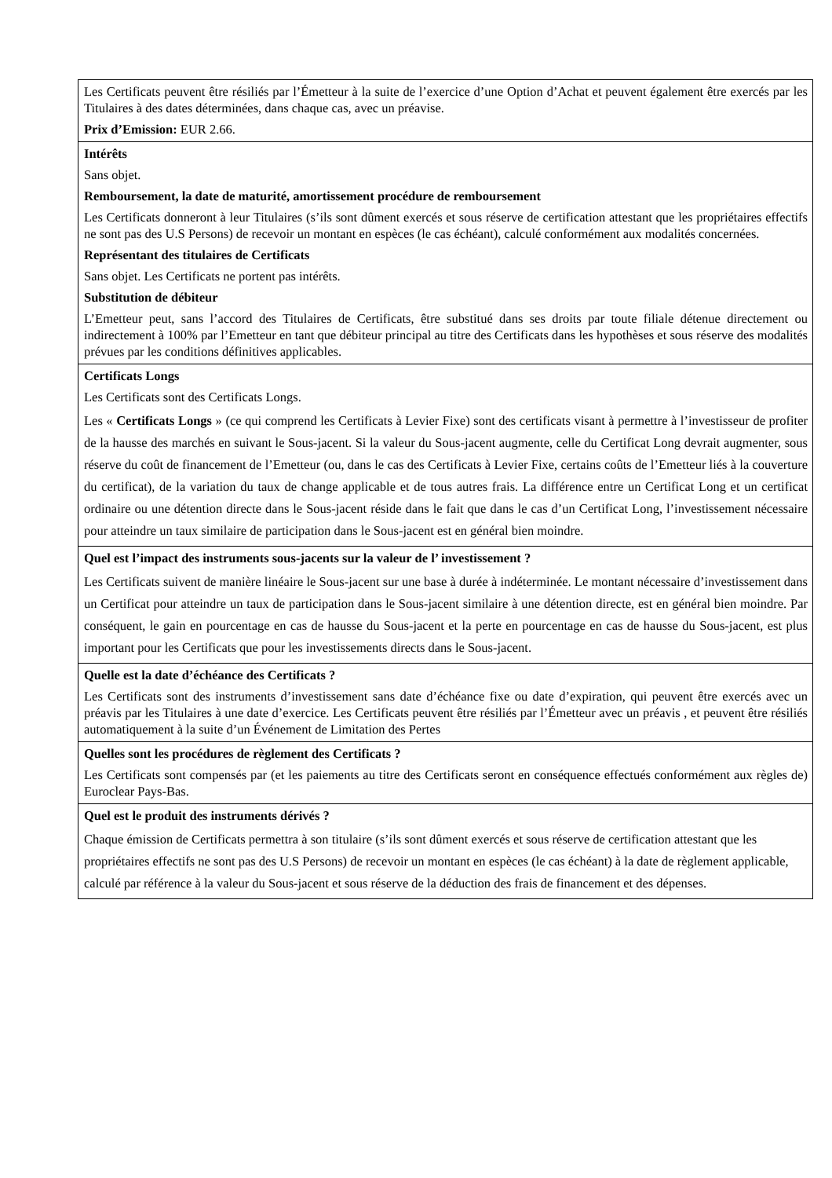| Les Certificats peuvent être résiliés par l’Émetteur à la suite de l’exercice d’une Option d’Achat et peuvent également être exercés par les Titulaires à des dates déterminées, dans chaque cas, avec un préavise. Prix d’Emission: EUR 2.66. |
| Intérêts Sans objet. Remboursement, la date de maturité, amortissement procédure de remboursement Les Certificats donneront à leur Titulaires (s’ils sont dûment exercés et sous réserve de certification attestant que les propriétaires effectifs ne sont pas des U.S Persons) de recevoir un montant en espèces (le cas échéant), calculé conformément aux modalités concernées. Représentant des titulaires de Certificats Sans objet. Les Certificats ne portent pas intérêts. Substitution de débiteur L’Emetteur peut, sans l’accord des Titulaires de Certificats, être substitué dans ses droits par toute filiale détenue directement ou indirectement à 100% par l’Emetteur en tant que débiteur principal au titre des Certificats dans les hypothèses et sous réserve des modalités prévues par les conditions définitives applicables. |
| Certificats Longs Les Certificats sont des Certificats Longs. Les « Certificats Longs » (ce qui comprend les Certificats à Levier Fixe) sont des certificats visant à permettre à l’investisseur de profiter de la hausse des marchés en suivant le Sous-jacent. Si la valeur du Sous-jacent augmente, celle du Certificat Long devrait augmenter, sous réserve du coût de financement de l’Emetteur (ou, dans le cas des Certificats à Levier Fixe, certains coûts de l’Emetteur liés à la couverture du certificat), de la variation du taux de change applicable et de tous autres frais. La différence entre un Certificat Long et un certificat ordinaire ou une détention directe dans le Sous-jacent réside dans le fait que dans le cas d’un Certificat Long, l’investissement nécessaire pour atteindre un taux similaire de participation dans le Sous-jacent est en général bien moindre. |
| Quel est l’impact des instruments sous-jacents sur la valeur de l’ investissement ? Les Certificats suivent de manière linéaire le Sous-jacent sur une base à durée à indéterminée. Le montant nécessaire d’investissement dans un Certificat pour atteindre un taux de participation dans le Sous-jacent similaire à une détention directe, est en général bien moindre. Par conséquent, le gain en pourcentage en cas de hausse du Sous-jacent et la perte en pourcentage en cas de hausse du Sous-jacent, est plus important pour les Certificats que pour les investissements directs dans le Sous-jacent. |
| Quelle est la date d’échéance des Certificats ? Les Certificats sont des instruments d’investissement sans date d’échéance fixe ou date d’expiration, qui peuvent être exercés avec un préavis par les Titulaires à une date d’exercice. Les Certificats peuvent être résiliés par l’Émetteur avec un préavis , et peuvent être résiliés automatiquement à la suite d’un Événement de Limitation des Pertes |
| Quelles sont les procédures de règlement des Certificats ? Les Certificats sont compensés par (et les paiements au titre des Certificats seront en conséquence effectués conformément aux règles de) Euroclear Pays-Bas. |
| Quel est le produit des instruments dérivés ? Chaque émission de Certificats permettra à son titulaire (s’ils sont dûment exercés et sous réserve de certification attestant que les propriétaires effectifs ne sont pas des U.S Persons) de recevoir un montant en espèces (le cas échéant) à la date de règlement applicable, calculé par référence à la valeur du Sous-jacent et sous réserve de la déduction des frais de financement et des dépenses. |